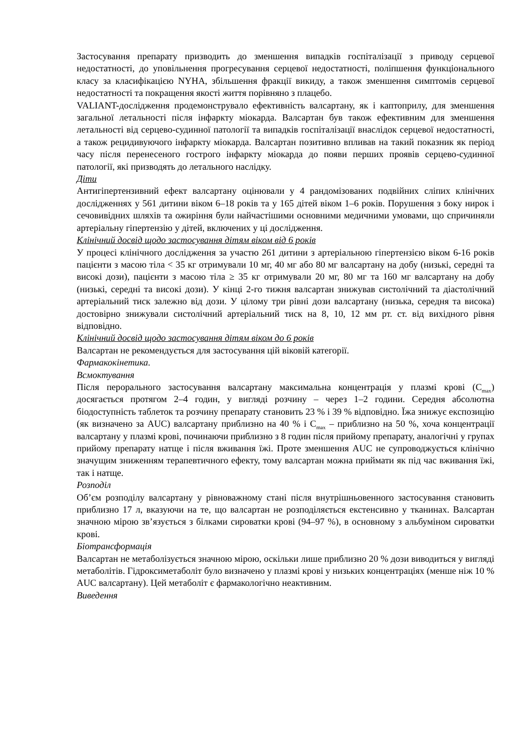Застосування препарату призводить до зменшення випадків госпіталізації з приводу серцевої недостатності, до уповільнення прогресування серцевої недостатності, поліпшення функціонального класу за класифікацією NYHA, збільшення фракції викиду, а також зменшення симптомів серцевої недостатності та покращення якості життя порівняно з плацебо.
VALIANT-дослідження продемонструвало ефективність валсартану, як і каптоприлу, для зменшення загальної летальності після інфаркту міокарда. Валсартан був також ефективним для зменшення летальності від серцево-судинної патології та випадків госпіталізації внаслідок серцевої недостатності, а також рецидивуючого інфаркту міокарда. Валсартан позитивно впливав на такий показник як період часу після перенесеного гострого інфаркту міокарда до появи перших проявів серцево-судинної патології, які призводять до летального наслідку.
Діти
Антигіпертензивний ефект валсартану оцінювали у 4 рандомізованих подвійних сліпих клінічних дослідженнях у 561 дитини віком 6–18 років та у 165 дітей віком 1–6 років. Порушення з боку нирок і сечовивідних шляхів та ожиріння були найчастішими основними медичними умовами, що спричиняли артеріальну гіпертензію у дітей, включених у ці дослідження.
Клінічний досвід щодо застосування дітям віком від 6 років
У процесі клінічного дослідження за участю 261 дитини з артеріальною гіпертензією віком 6-16 років пацієнти з масою тіла < 35 кг отримували 10 мг, 40 мг або 80 мг валсартану на добу (низькі, середні та високі дози), пацієнти з масою тіла ≥ 35 кг отримували 20 мг, 80 мг та 160 мг валсартану на добу (низькі, середні та високі дози). У кінці 2-го тижня валсартан знижував систолічний та діастолічний артеріальний тиск залежно від дози. У цілому три рівні дози валсартану (низька, середня та висока) достовірно знижували систолічний артеріальний тиск на 8, 10, 12 мм рт. ст. від вихідного рівня відповідно.
Клінічний досвід щодо застосування дітям віком до 6 років
Валсартан не рекомендується для застосування цій віковій категорії.
Фармакокінетика.
Всмоктування
Після перорального застосування валсартану максимальна концентрація у плазмі крові (C<sub>max</sub>) досягається протягом 2–4 годин, у вигляді розчину – через 1–2 години. Середня абсолютна біодоступність таблеток та розчину препарату становить 23 % і 39 % відповідно. Їжа знижує експозицію (як визначено за AUC) валсартану приблизно на 40 % і C<sub>max</sub> – приблизно на 50 %, хоча концентрації валсартану у плазмі крові, починаючи приблизно з 8 годин після прийому препарату, аналогічні у групах прийому препарату натще і після вживання їжі. Проте зменшення AUC не супроводжується клінічно значущим зниженням терапевтичного ефекту, тому валсартан можна приймати як під час вживання їжі, так і натще.
Розподіл
Об’єм розподілу валсартану у рівноважному стані після внутрішньовенного застосування становить приблизно 17 л, вказуючи на те, що валсартан не розподіляється екстенсивно у тканинах. Валсартан значною мірою зв’язується з білками сироватки крові (94–97 %), в основному з альбуміном сироватки крові.
Біотрансформація
Валсартан не метаболізується значною мірою, оскільки лише приблизно 20 % дози виводиться у вигляді метаболітів. Гідроксиметаболіт було визначено у плазмі крові у низьких концентраціях (менше ніж 10 % AUC валсартану). Цей метаболіт є фармакологічно неактивним.
Виведення